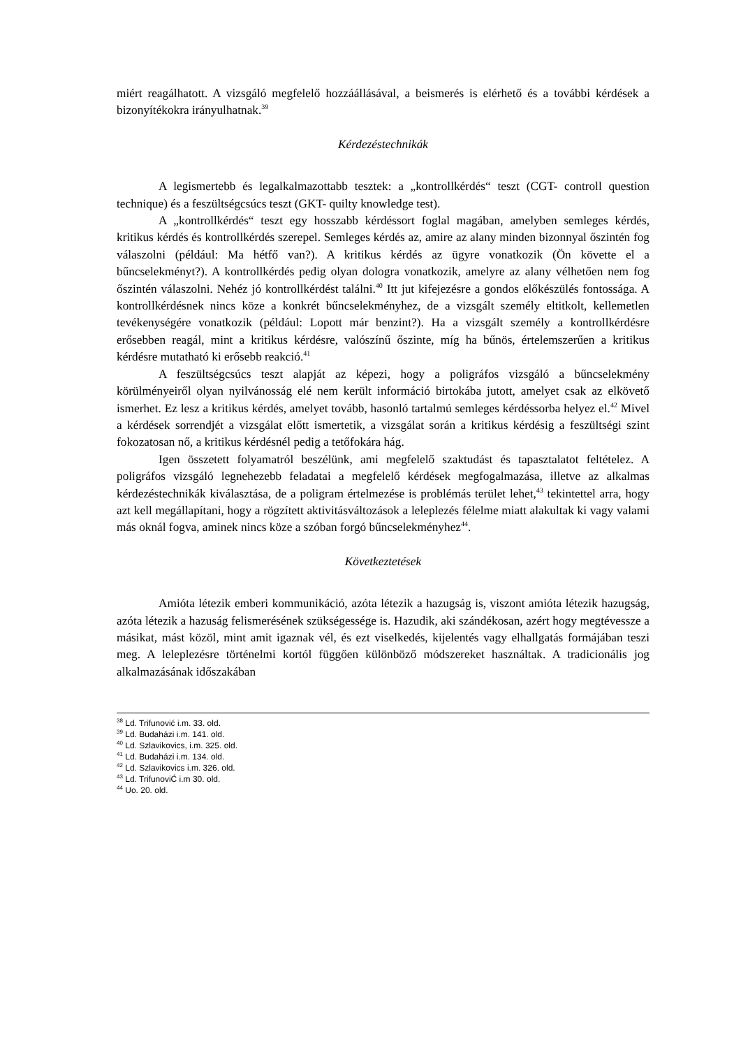miért reagálhatott. A vizsgáló megfelelő hozzáállásával, a beismerés is elérhető és a további kérdések a bizonyítékokra irányulhatnak.<sup>39</sup>
Kérdezéstechnikák
A legismertebb és legalkalmazottabb tesztek: a „kontrollkérdés“ teszt (CGT- controll question technique) és a feszültségcsúcs teszt (GKT- quilty knowledge test).
A „kontrollkérdés“ teszt egy hosszabb kérdéssort foglal magában, amelyben semleges kérdés, kritikus kérdés és kontrollkérdés szerepel. Semleges kérdés az, amire az alany minden bizonnyal őszintén fog válaszolni (például: Ma hétfő van?). A kritikus kérdés az ügyre vonatkozik (Ön követte el a bűncselekményt?). A kontrollkérdés pedig olyan dologra vonatkozik, amelyre az alany vélhetően nem fog őszintén válaszolni. Nehéz jó kontrollkérdést találni.<sup>40</sup> Itt jut kifejezésre a gondos előkészülés fontossága. A kontrollkérdésnek nincs köze a konkrét bűncselekményhez, de a vizsgált személy eltitkolt, kellemetlen tevékenységére vonatkozik (például: Lopott már benzint?). Ha a vizsgált személy a kontrollkérdésre erősebben reagál, mint a kritikus kérdésre, valószínű őszinte, míg ha bűnös, értelemszerűen a kritikus kérdésre mutatható ki erősebb reakció.<sup>41</sup>
A feszültségcsúcs teszt alapját az képezi, hogy a poligráfos vizsgáló a bűncselekmény körülményeiről olyan nyilvánosság elé nem került információ birtokába jutott, amelyet csak az elkövető ismerhet. Ez lesz a kritikus kérdés, amelyet tovább, hasonló tartalmú semleges kérdéssorba helyez el.<sup>42</sup> Mivel a kérdések sorrendjét a vizsgálat előtt ismertetik, a vizsgálat során a kritikus kérdésig a feszültségi szint fokozatosan nő, a kritikus kérdésnél pedig a tetőfokára hág.
Igen összetett folyamatról beszélünk, ami megfelelő szaktudást és tapasztalatot feltételez. A poligráfos vizsgáló legnehezebb feladatai a megfelelő kérdések megfogalmazása, illetve az alkalmas kérdezéstechnikák kiválasztása, de a poligram értelmezése is problémás terület lehet,<sup>43</sup> tekintettel arra, hogy azt kell megállapítani, hogy a rögzített aktivitásváltozások a leleplezés félelme miatt alakultak ki vagy valami más oknál fogva, aminek nincs köze a szóban forgó bűncselekményhez<sup>44</sup>.
Következtetések
Amióta létezik emberi kommunikáció, azóta létezik a hazugság is, viszont amióta létezik hazugság, azóta létezik a hazuság felismerésének szükségessége is. Hazudik, aki szándékosan, azért hogy megtévessze a másikat, mást közöl, mint amit igaznak vél, és ezt viselkedés, kijelentés vagy elhallgatás formájában teszi meg. A leleplezésre történelmi kortól függően különböző módszereket használtak. A tradicionális jog alkalmazásának időszakában
<sup>38</sup> Ld. Trifunović i.m. 33. old.
<sup>39</sup> Ld. Budaházi i.m. 141. old.
<sup>40</sup> Ld. Szlavikovics, i.m. 325. old.
<sup>41</sup> Ld. Budaházi i.m. 134. old.
<sup>42</sup> Ld. Szlavikovics i.m. 326. old.
<sup>43</sup> Ld. TrifunoviĆ i.m 30. old.
<sup>44</sup> Uo. 20. old.